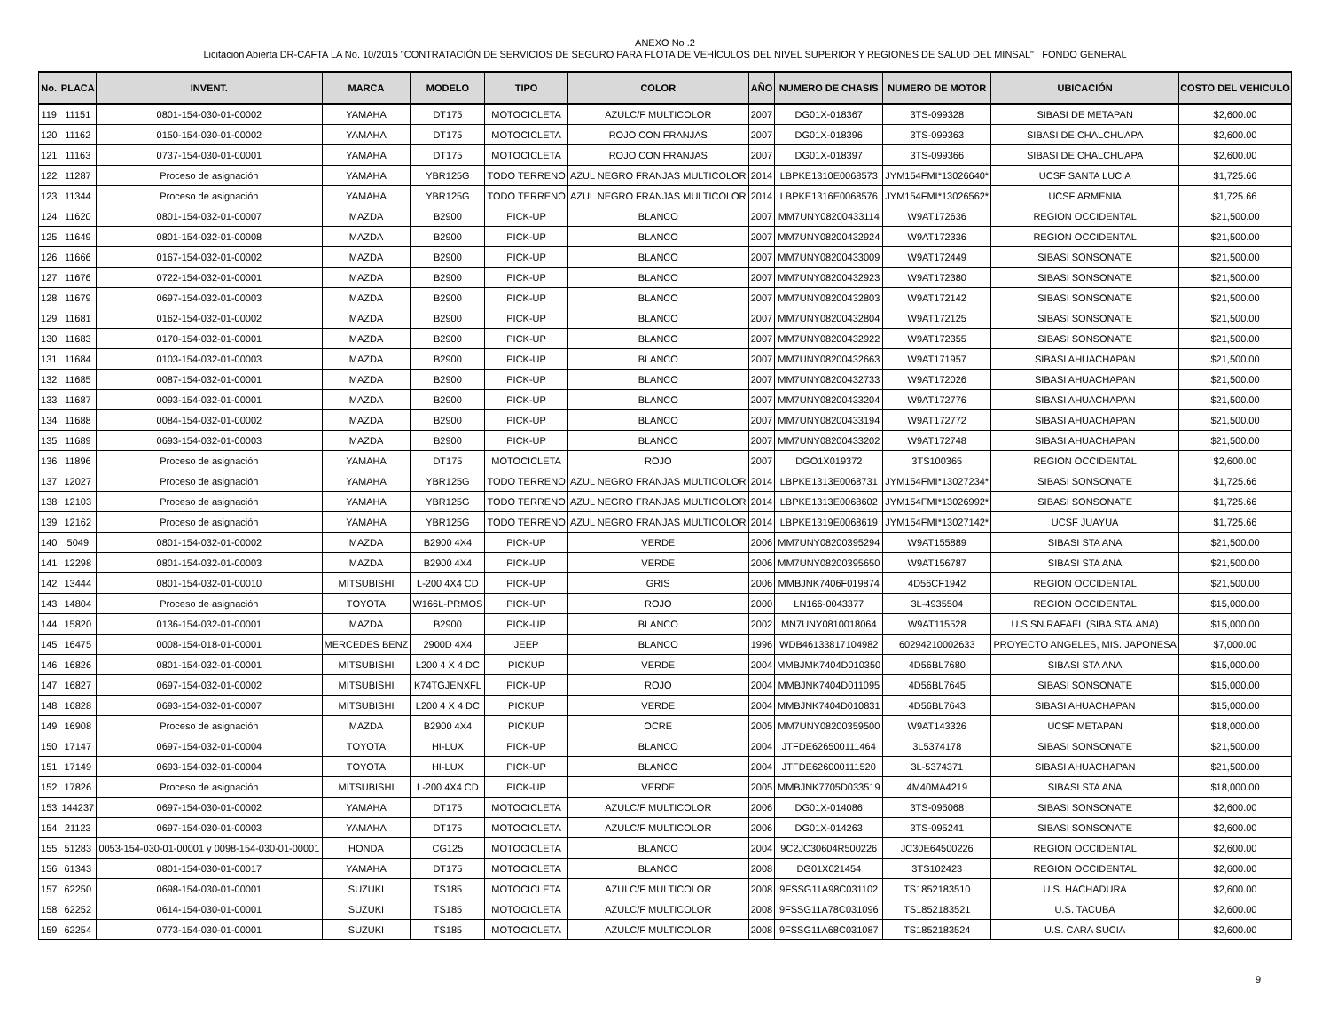ANEXO No .2
Licitacion Abierta DR-CAFTA LA No. 10/2015 "CONTRATACIÓN DE SERVICIOS DE SEGURO PARA FLOTA DE VEHÍCULOS DEL NIVEL SUPERIOR Y REGIONES DE SALUD DEL MINSAL" FONDO GENERAL
| No. | PLACA | INVENT. | MARCA | MODELO | TIPO | COLOR | AÑO | NUMERO DE CHASIS | NUMERO DE MOTOR | UBICACIÓN | COSTO DEL VEHICULO |
| --- | --- | --- | --- | --- | --- | --- | --- | --- | --- | --- | --- |
| 119 | 11151 | 0801-154-030-01-00002 | YAMAHA | DT175 | MOTOCICLETA | AZULC/F MULTICOLOR | 2007 | DG01X-018367 | 3TS-099328 | SIBASI DE METAPAN | $2,600.00 |
| 120 | 11162 | 0150-154-030-01-00002 | YAMAHA | DT175 | MOTOCICLETA | ROJO CON FRANJAS | 2007 | DG01X-018396 | 3TS-099363 | SIBASI DE CHALCHUAPA | $2,600.00 |
| 121 | 11163 | 0737-154-030-01-00001 | YAMAHA | DT175 | MOTOCICLETA | ROJO CON FRANJAS | 2007 | DG01X-018397 | 3TS-099366 | SIBASI DE CHALCHUAPA | $2,600.00 |
| 122 | 11287 | Proceso de asignación | YAMAHA | YBR125G | TODO TERRENO | AZUL NEGRO FRANJAS MULTICOLOR | 2014 | LBPKE1310E0068573 | JYM154FMI*13026640* | UCSF SANTA LUCIA | $1,725.66 |
| 123 | 11344 | Proceso de asignación | YAMAHA | YBR125G | TODO TERRENO | AZUL NEGRO FRANJAS MULTICOLOR | 2014 | LBPKE1316E0068576 | JYM154FMI*13026562* | UCSF ARMENIA | $1,725.66 |
| 124 | 11620 | 0801-154-032-01-00007 | MAZDA | B2900 | PICK-UP | BLANCO | 2007 | MM7UNY08200433114 | W9AT172636 | REGION OCCIDENTAL | $21,500.00 |
| 125 | 11649 | 0801-154-032-01-00008 | MAZDA | B2900 | PICK-UP | BLANCO | 2007 | MM7UNY08200432924 | W9AT172336 | REGION OCCIDENTAL | $21,500.00 |
| 126 | 11666 | 0167-154-032-01-00002 | MAZDA | B2900 | PICK-UP | BLANCO | 2007 | MM7UNY08200433009 | W9AT172449 | SIBASI SONSONATE | $21,500.00 |
| 127 | 11676 | 0722-154-032-01-00001 | MAZDA | B2900 | PICK-UP | BLANCO | 2007 | MM7UNY08200432923 | W9AT172380 | SIBASI SONSONATE | $21,500.00 |
| 128 | 11679 | 0697-154-032-01-00003 | MAZDA | B2900 | PICK-UP | BLANCO | 2007 | MM7UNY08200432803 | W9AT172142 | SIBASI SONSONATE | $21,500.00 |
| 129 | 11681 | 0162-154-032-01-00002 | MAZDA | B2900 | PICK-UP | BLANCO | 2007 | MM7UNY08200432804 | W9AT172125 | SIBASI SONSONATE | $21,500.00 |
| 130 | 11683 | 0170-154-032-01-00001 | MAZDA | B2900 | PICK-UP | BLANCO | 2007 | MM7UNY08200432922 | W9AT172355 | SIBASI SONSONATE | $21,500.00 |
| 131 | 11684 | 0103-154-032-01-00003 | MAZDA | B2900 | PICK-UP | BLANCO | 2007 | MM7UNY08200432663 | W9AT171957 | SIBASI AHUACHAPAN | $21,500.00 |
| 132 | 11685 | 0087-154-032-01-00001 | MAZDA | B2900 | PICK-UP | BLANCO | 2007 | MM7UNY08200432733 | W9AT172026 | SIBASI AHUACHAPAN | $21,500.00 |
| 133 | 11687 | 0093-154-032-01-00001 | MAZDA | B2900 | PICK-UP | BLANCO | 2007 | MM7UNY08200433204 | W9AT172776 | SIBASI AHUACHAPAN | $21,500.00 |
| 134 | 11688 | 0084-154-032-01-00002 | MAZDA | B2900 | PICK-UP | BLANCO | 2007 | MM7UNY08200433194 | W9AT172772 | SIBASI AHUACHAPAN | $21,500.00 |
| 135 | 11689 | 0693-154-032-01-00003 | MAZDA | B2900 | PICK-UP | BLANCO | 2007 | MM7UNY08200433202 | W9AT172748 | SIBASI AHUACHAPAN | $21,500.00 |
| 136 | 11896 | Proceso de asignación | YAMAHA | DT175 | MOTOCICLETA | ROJO | 2007 | DGO1X019372 | 3TS100365 | REGION OCCIDENTAL | $2,600.00 |
| 137 | 12027 | Proceso de asignación | YAMAHA | YBR125G | TODO TERRENO | AZUL NEGRO FRANJAS MULTICOLOR | 2014 | LBPKE1313E0068731 | JYM154FMI*13027234* | SIBASI SONSONATE | $1,725.66 |
| 138 | 12103 | Proceso de asignación | YAMAHA | YBR125G | TODO TERRENO | AZUL NEGRO FRANJAS MULTICOLOR | 2014 | LBPKE1313E0068602 | JYM154FMI*13026992* | SIBASI SONSONATE | $1,725.66 |
| 139 | 12162 | Proceso de asignación | YAMAHA | YBR125G | TODO TERRENO | AZUL NEGRO FRANJAS MULTICOLOR | 2014 | LBPKE1319E0068619 | JYM154FMI*13027142* | UCSF JUAYUA | $1,725.66 |
| 140 | 5049 | 0801-154-032-01-00002 | MAZDA | B2900 4X4 | PICK-UP | VERDE | 2006 | MM7UNY08200395294 | W9AT155889 | SIBASI STA ANA | $21,500.00 |
| 141 | 12298 | 0801-154-032-01-00003 | MAZDA | B2900 4X4 | PICK-UP | VERDE | 2006 | MM7UNY08200395650 | W9AT156787 | SIBASI STA ANA | $21,500.00 |
| 142 | 13444 | 0801-154-032-01-00010 | MITSUBISHI | L-200 4X4 CD | PICK-UP | GRIS | 2006 | MMBJNK7406F019874 | 4D56CF1942 | REGION OCCIDENTAL | $21,500.00 |
| 143 | 14804 | Proceso de asignación | TOYOTA | W166L-PRMOS | PICK-UP | ROJO | 2000 | LN166-0043377 | 3L-4935504 | REGION OCCIDENTAL | $15,000.00 |
| 144 | 15820 | 0136-154-032-01-00001 | MAZDA | B2900 | PICK-UP | BLANCO | 2002 | MN7UNY0810018064 | W9AT115528 | U.S.SN.RAFAEL (SIBA.STA.ANA) | $15,000.00 |
| 145 | 16475 | 0008-154-018-01-00001 | MERCEDES BENZ | 2900D 4X4 | JEEP | BLANCO | 1996 | WDB46133817104982 | 60294210002633 | PROYECTO ANGELES, MIS. JAPONESA | $7,000.00 |
| 146 | 16826 | 0801-154-032-01-00001 | MITSUBISHI | L200 4 X 4 DC | PICKUP | VERDE | 2004 | MMBJMK7404D010350 | 4D56BL7680 | SIBASI STA ANA | $15,000.00 |
| 147 | 16827 | 0697-154-032-01-00002 | MITSUBISHI | K74TGJENXFL | PICK-UP | ROJO | 2004 | MMBJNK7404D011095 | 4D56BL7645 | SIBASI SONSONATE | $15,000.00 |
| 148 | 16828 | 0693-154-032-01-00007 | MITSUBISHI | L200 4 X 4 DC | PICKUP | VERDE | 2004 | MMBJNK7404D010831 | 4D56BL7643 | SIBASI AHUACHAPAN | $15,000.00 |
| 149 | 16908 | Proceso de asignación | MAZDA | B2900 4X4 | PICKUP | OCRE | 2005 | MM7UNY08200359500 | W9AT143326 | UCSF METAPAN | $18,000.00 |
| 150 | 17147 | 0697-154-032-01-00004 | TOYOTA | HI-LUX | PICK-UP | BLANCO | 2004 | JTFDE626500111464 | 3L5374178 | SIBASI SONSONATE | $21,500.00 |
| 151 | 17149 | 0693-154-032-01-00004 | TOYOTA | HI-LUX | PICK-UP | BLANCO | 2004 | JTFDE626000111520 | 3L-5374371 | SIBASI AHUACHAPAN | $21,500.00 |
| 152 | 17826 | Proceso de asignación | MITSUBISHI | L-200 4X4 CD | PICK-UP | VERDE | 2005 | MMBJNK7705D033519 | 4M40MA4219 | SIBASI STA ANA | $18,000.00 |
| 153 | 144237 | 0697-154-030-01-00002 | YAMAHA | DT175 | MOTOCICLETA | AZULC/F MULTICOLOR | 2006 | DG01X-014086 | 3TS-095068 | SIBASI SONSONATE | $2,600.00 |
| 154 | 21123 | 0697-154-030-01-00003 | YAMAHA | DT175 | MOTOCICLETA | AZULC/F MULTICOLOR | 2006 | DG01X-014263 | 3TS-095241 | SIBASI SONSONATE | $2,600.00 |
| 155 | 51283 | 0053-154-030-01-00001 y 0098-154-030-01-00001 | HONDA | CG125 | MOTOCICLETA | BLANCO | 2004 | 9C2JC30604R500226 | JC30E64500226 | REGION OCCIDENTAL | $2,600.00 |
| 156 | 61343 | 0801-154-030-01-00017 | YAMAHA | DT175 | MOTOCICLETA | BLANCO | 2008 | DG01X021454 | 3TS102423 | REGION OCCIDENTAL | $2,600.00 |
| 157 | 62250 | 0698-154-030-01-00001 | SUZUKI | TS185 | MOTOCICLETA | AZULC/F MULTICOLOR | 2008 | 9FSSG11A98C031102 | TS1852183510 | U.S. HACHADURA | $2,600.00 |
| 158 | 62252 | 0614-154-030-01-00001 | SUZUKI | TS185 | MOTOCICLETA | AZULC/F MULTICOLOR | 2008 | 9FSSG11A78C031096 | TS1852183521 | U.S. TACUBA | $2,600.00 |
| 159 | 62254 | 0773-154-030-01-00001 | SUZUKI | TS185 | MOTOCICLETA | AZULC/F MULTICOLOR | 2008 | 9FSSG11A68C031087 | TS1852183524 | U.S. CARA SUCIA | $2,600.00 |
9